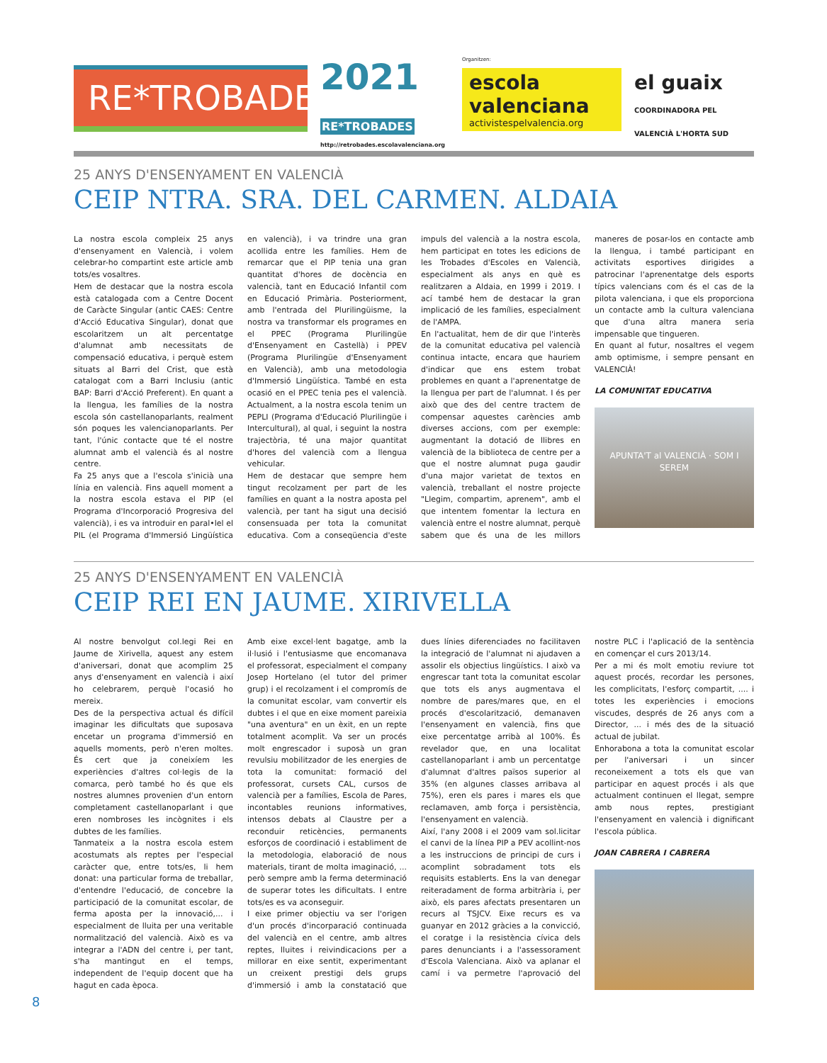RE*TROBADES
2021
RE*TROBADES
http://retrobades.escolavalenciana.org
Organitzen:
escola valenciana
activistespelvalencia.org
el guaix COORDINADORA PEL VALENCIÀ L'HORTA SUD
25 ANYS D'ENSENYAMENT EN VALENCIÀ
CEIP NTRA. SRA. DEL CARMEN. ALDAIA
La nostra escola compleix 25 anys d'ensenyament en Valencià, i volem celebrar-ho compartint este article amb tots/es vosaltres.
Hem de destacar que la nostra escola està catalogada com a Centre Docent de Caràcte Singular (antic CAES: Centre d'Acció Educativa Singular), donat que escolaritzem un alt percentatge d'alumnat amb necessitats de compensació educativa, i perquè estem situats al Barri del Crist, que està catalogat com a Barri Inclusiu (antic BAP: Barri d'Acció Preferent). En quant a la llengua, les famílies de la nostra escola són castellanoparlants, realment són poques les valencianoparlants. Per tant, l'únic contacte que té el nostre alumnat amb el valencià és al nostre centre.
Fa 25 anys que a l'escola s'inicià una línia en valencià. Fins aquell moment a la nostra escola estava el PIP (el Programa d'Incorporació Progresiva del valencià), i es va introduir en paral•lel el PIL (el Programa d'Immersió Lingüística en valencià), i va trindre una gran acollida entre les famílies. Hem de remarcar que el PIP tenia una gran quantitat d'hores de docència en valencià, tant en Educació Infantil com en Educació Primària. Posteriorment, amb l'entrada del Plurilingüisme, la nostra va transformar els programes en el PPEC (Programa Plurilingüe d'Ensenyament en Castellà) i PPEV (Programa Plurilingüe d'Ensenyament en Valencià), amb una metodologia d'Immersió Lingüística. També en esta ocasió en el PPEC tenia pes el valencià. Actualment, a la nostra escola tenim un PEPLI (Programa d'Educació Plurilingüe i Intercultural), al qual, i seguint la nostra trajectòria, té una major quantitat d'hores del valencià com a llengua vehicular.
Hem de destacar que sempre hem tingut recolzament per part de les famílies en quant a la nostra aposta pel valencià, per tant ha sigut una decisió consensuada per tota la comunitat educativa. Com a conseqüencia d'este impuls del valencià a la nostra escola, hem participat en totes les edicions de les Trobades d'Escoles en Valencià, especialment als anys en què es realitzaren a Aldaia, en 1999 i 2019. I ací també hem de destacar la gran implicació de les famílies, especialment de l'AMPA.
En l'actualitat, hem de dir que l'interès de la comunitat educativa pel valencià continua intacte, encara que hauriem d'indicar que ens estem trobat problemes en quant a l'aprenentatge de la llengua per part de l'alumnat. I és per això que des del centre tractem de compensar aquestes carències amb diverses accions, com per exemple: augmentant la dotació de llibres en valencià de la biblioteca de centre per a que el nostre alumnat puga gaudir d'una major varietat de textos en valencià, treballant el nostre projecte "Llegim, compartim, aprenem", amb el que intentem fomentar la lectura en valencià entre el nostre alumnat, perquè sabem que és una de les millors maneres de posar-los en contacte amb la llengua, i també participant en activitats esportives dirigides a patrocinar l'aprenentatge dels esports típics valencians com és el cas de la pilota valenciana, i que els proporciona un contacte amb la cultura valenciana que d'una altra manera seria impensable que tingueren.
En quant al futur, nosaltres el vegem amb optimisme, i sempre pensant en VALENCIÀ!
LA COMUNITAT EDUCATIVA
APUNTA'T al VALENCIÀ · SOM I SEREM
25 ANYS D'ENSENYAMENT EN VALENCIÀ
CEIP REI EN JAUME. XIRIVELLA
Al nostre benvolgut col.legi Rei en Jaume de Xirivella, aquest any estem d'aniversari, donat que acomplim 25 anys d'ensenyament en valencià i així ho celebrarem, perquè l'ocasió ho mereix.
Des de la perspectiva actual és difícil imaginar les dificultats que suposava encetar un programa d'immersió en aquells moments, però n'eren moltes. És cert que ja coneixíem les experiències d'altres col·legis de la comarca, però també ho és que els nostres alumnes provenien d'un entorn completament castellanoparlant i que eren nombroses les incògnites i els dubtes de les famílies.
Tanmateix a la nostra escola estem acostumats als reptes per l'especial caràcter que, entre tots/es, li hem donat: una particular forma de treballar, d'entendre l'educació, de concebre la participació de la comunitat escolar, de ferma aposta per la innovació,... i especialment de lluita per una veritable normalització del valencià. Això es va integrar a l'ADN del centre i, per tant, s'ha mantingut en el temps, independent de l'equip docent que ha hagut en cada època.
Amb eixe excel·lent bagatge, amb la il·lusió i l'entusiasme que encomanava el professorat, especialment el company Josep Hortelano (el tutor del primer grup) i el recolzament i el compromís de la comunitat escolar, vam convertir els dubtes i el que en eixe moment pareixia "una aventura" en un èxit, en un repte totalment acomplit. Va ser un procés molt engrescador i suposà un gran revulsiu mobilitzador de les energies de tota la comunitat: formació del professorat, cursets CAL, cursos de valencià per a famílies, Escola de Pares, incontables reunions informatives, intensos debats al Claustre per a reconduir reticències, permanents esforços de coordinació i establiment de la metodologia, elaboració de nous materials, tirant de molta imaginació, ... però sempre amb la ferma determinació de superar totes les dificultats. I entre tots/es es va aconseguir.
I eixe primer objectiu va ser l'origen d'un procés d'incorparació continuada del valencià en el centre, amb altres reptes, lluites i reivindicacions per a millorar en eixe sentit, experimentant un creixent prestigi dels grups d'immersió i amb la constatació que dues línies diferenciades no facilitaven la integració de l'alumnat ni ajudaven a assolir els objectius lingüístics. I això va engrescar tant tota la comunitat escolar que tots els anys augmentava el nombre de pares/mares que, en el procés d'escolarització, demanaven l'ensenyament en valencià, fins que eixe percentatge arribà al 100%. És revelador que, en una localitat castellanoparlant i amb un percentatge d'alumnat d'altres països superior al 35% (en algunes classes arribava al 75%), eren els pares i mares els que reclamaven, amb força i persistència, l'ensenyament en valencià.
Així, l'any 2008 i el 2009 vam sol.licitar el canvi de la línea PIP a PEV acollint-nos a les instruccions de principi de curs i acomplint sobradament tots els requisits establerts. Ens la van denegar reiteradament de forma arbitrària i, per això, els pares afectats presentaren un recurs al TSJCV. Eixe recurs es va guanyar en 2012 gràcies a la convicció, el coratge i la resistència cívica dels pares denunciants i a l'assessorament d'Escola Valenciana. Això va aplanar el camí i va permetre l'aprovació del nostre PLC i l'aplicació de la sentència en començar el curs 2013/14.
Per a mi és molt emotiu reviure tot aquest procés, recordar les persones, les complicitats, l'esforç compartit, .... i totes les experiències i emocions viscudes, després de 26 anys com a Director, ... i més des de la situació actual de jubilat.
Enhorabona a tota la comunitat escolar per l'aniversari i un sincer reconeixement a tots els que van participar en aquest procés i als que actualment continuen el llegat, sempre amb nous reptes, prestigiant l'ensenyament en valencià i dignificant l'escola pública.
JOAN CABRERA I CABRERA
8